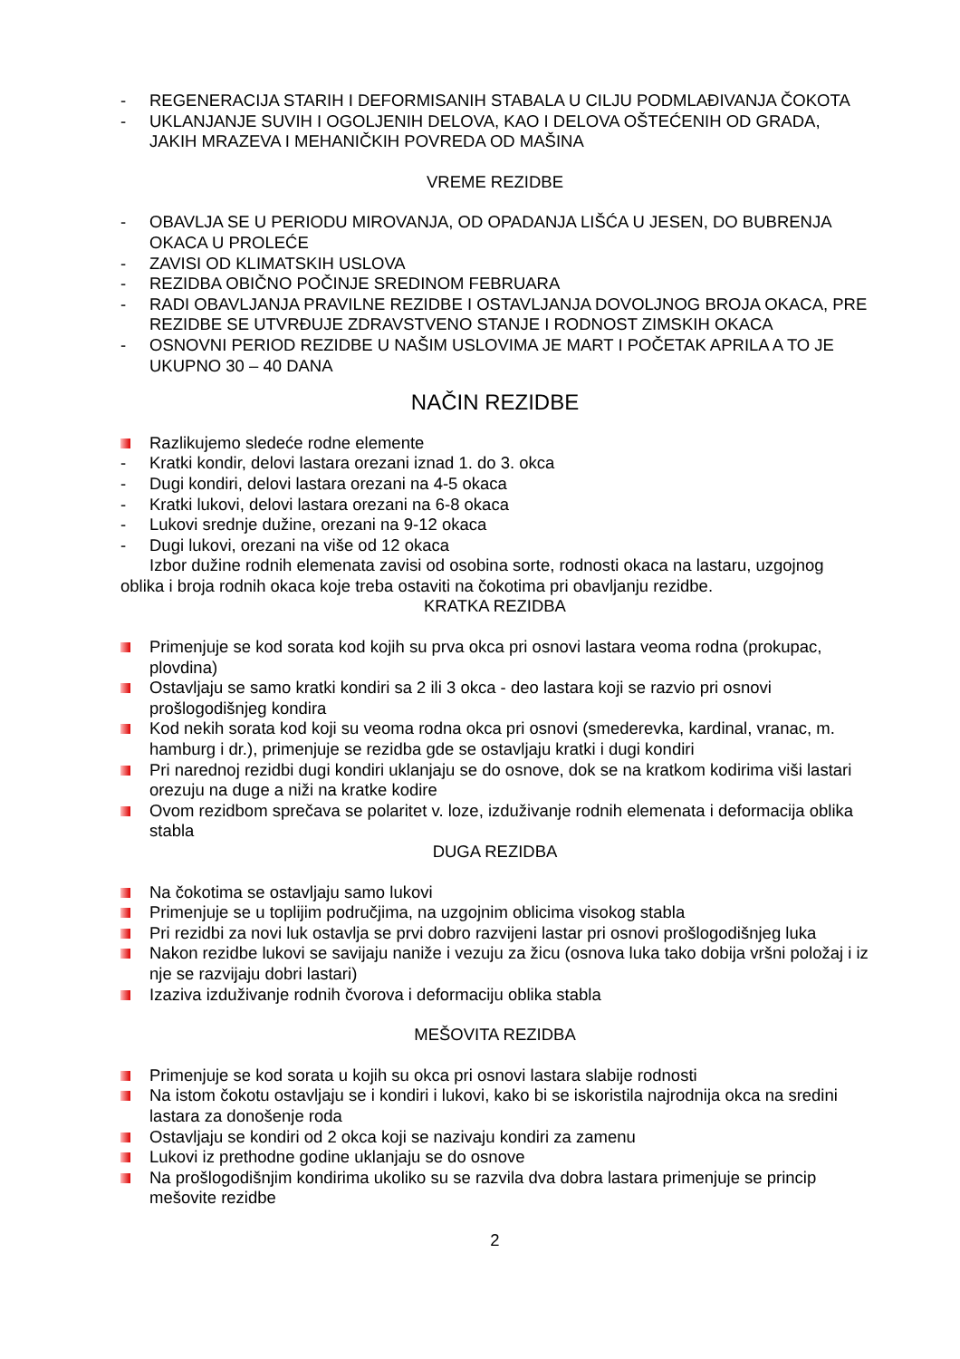- REGENERACIJA STARIH I DEFORMISANIH STABALA U CILJU PODMLAĐIVANJA ČOKOTA
- UKLANJANJE SUVIH I OGOLJENIH DELOVA, KAO I DELOVA OŠTEĆENIH OD GRADA, JAKIH MRAZEVA I MEHANIČKIH POVREDA OD MAŠINA
VREME REZIDBE
- OBAVLJA SE U PERIODU MIROVANJA, OD OPADANJA LIŠĆA U JESEN, DO BUBRENJA OKACA U PROLEĆE
- ZAVISI OD KLIMATSKIH USLOVA
- REZIDBA OBIČNO POČINJE SREDINOM FEBRUARA
- RADI OBAVLJANJA PRAVILNE REZIDBE I OSTAVLJANJA DOVOLJNOG BROJA OKACA, PRE REZIDBE SE UTVRĐUJE ZDRAVSTVENO STANJE I RODNOST ZIMSKIH OKACA
- OSNOVNI PERIOD REZIDBE U NAŠIM USLOVIMA JE MART I POČETAK APRILA A TO JE UKUPNO 30 – 40 DANA
NAČIN REZIDBE
Razlikujemo sledeće rodne elemente
- Kratki kondir, delovi lastara orezani iznad 1. do 3. okca
- Dugi kondiri, delovi lastara orezani na 4-5 okaca
- Kratki lukovi, delovi lastara orezani na 6-8 okaca
- Lukovi srednje dužine, orezani na 9-12 okaca
- Dugi lukovi, orezani na više od 12 okaca
Izbor dužine rodnih elemenata zavisi od osobina sorte, rodnosti okaca na lastaru, uzgojnog oblika i broja rodnih okaca koje treba ostaviti na čokotima pri obavljanju rezidbe.
KRATKA REZIDBA
Primenjuje se kod sorata kod kojih su prva okca pri osnovi lastara veoma rodna (prokupac, plovdina)
Ostavljaju se samo kratki kondiri sa 2 ili 3 okca - deo lastara koji se razvio pri osnovi prošlogodišnjeg kondira
Kod nekih sorata kod koji su veoma rodna okca pri osnovi (smederevka, kardinal, vranac, m. hamburg i dr.), primenjuje se rezidba gde se ostavljaju kratki i dugi kondiri
Pri narednoj rezidbi dugi kondiri uklanjaju se do osnove, dok se na kratkom kodirima viši lastari orezuju na duge a niži na kratke kodire
Ovom rezidbom sprečava se polaritet v. loze, izduživanje rodnih elemenata i deformacija oblika stabla
DUGA REZIDBA
Na čokotima se ostavljaju samo lukovi
Primenjuje se u toplijim područjima, na uzgojnim oblicima visokog stabla
Pri rezidbi za novi luk ostavlja se prvi dobro razvijeni lastar pri osnovi prošlogodišnjeg luka
Nakon rezidbe lukovi se savijaju naniže i vezuju za žicu (osnova luka tako dobija vršni položaj i iz nje se razvijaju dobri lastari)
Izaziva izduživanje rodnih čvorova i deformaciju oblika stabla
MEŠOVITA REZIDBA
Primenjuje se kod sorata u kojih su okca pri osnovi lastara slabije rodnosti
Na istom čokotu ostavljaju se i kondiri i lukovi, kako bi se iskoristila najrodnija okca na sredini lastara za donošenje roda
Ostavljaju se kondiri od 2 okca koji se nazivaju kondiri za zamenu
Lukovi iz prethodne godine uklanjaju se do osnove
Na prošlogodišnjim kondirima ukoliko su se razvila dva dobra lastara primenjuje se princip mešovite rezidbe
2